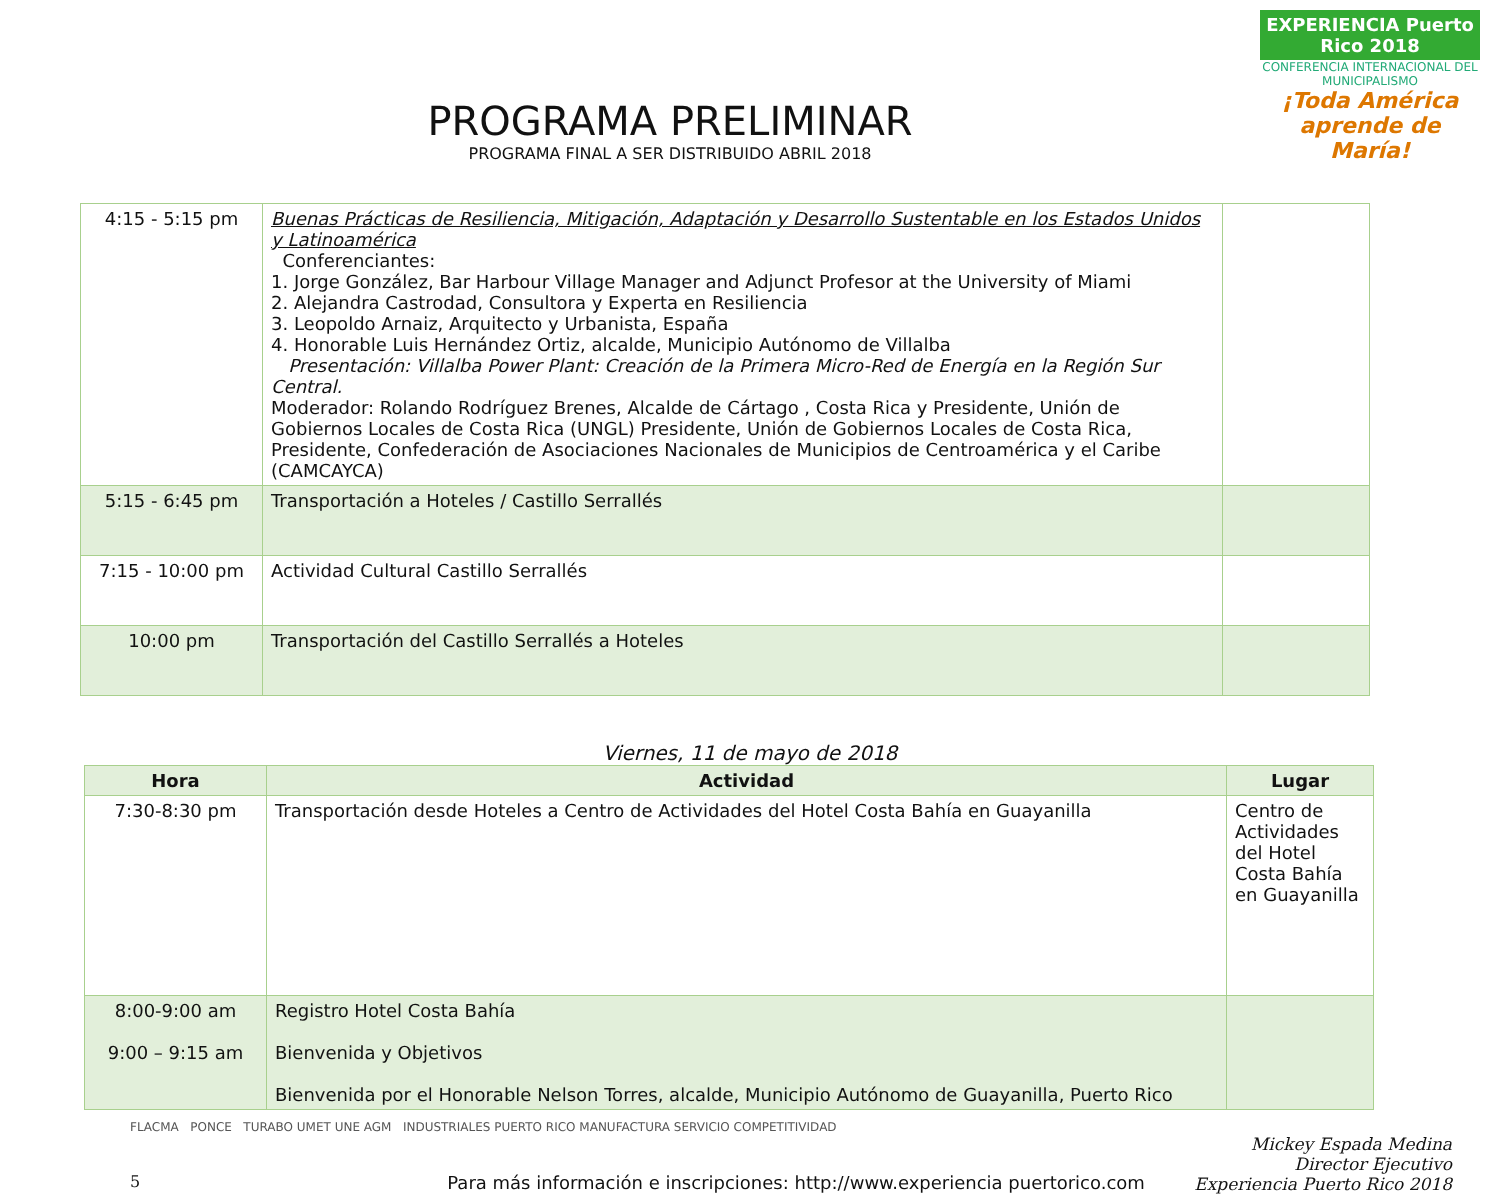EXPERIENCIA Puerto Rico 2018
CONFERENCIA INTERNACIONAL DEL MUNICIPALISMO
¡Toda América aprende de María!
PROGRAMA PRELIMINAR
PROGRAMA FINAL A SER DISTRIBUIDO ABRIL 2018
| 4:15 - 5:15 pm | Buenas Prácticas de Resiliencia, Mitigación, Adaptación y Desarrollo Sustentable en los Estados Unidos y Latinoamérica Conferenciantes: 1. Jorge González, Bar Harbour Village Manager and Adjunct Profesor at the University of Miami 2. Alejandra Castrodad, Consultora y Experta en Resiliencia 3. Leopoldo Arnaiz, Arquitecto y Urbanista, España 4. Honorable Luis Hernández Ortiz, alcalde, Municipio Autónomo de Villalba Presentación: Villalba Power Plant: Creación de la Primera Micro-Red de Energía en la Región Sur Central. Moderador: Rolando Rodríguez Brenes, Alcalde de Cártago , Costa Rica y Presidente, Unión de Gobiernos Locales de Costa Rica (UNGL) Presidente, Unión de Gobiernos Locales de Costa Rica, Presidente, Confederación de Asociaciones Nacionales de Municipios de Centroamérica y el Caribe (CAMCAYCA) | |
| 5:15 - 6:45 pm | Transportación a Hoteles / Castillo Serrallés | |
| 7:15 - 10:00 pm | Actividad Cultural Castillo Serrallés | |
| 10:00 pm | Transportación del Castillo Serrallés a Hoteles | |
Viernes, 11 de mayo de 2018
| Hora | Actividad | Lugar |
| --- | --- | --- |
| 7:30-8:30 pm | Transportación desde Hoteles a Centro de Actividades del Hotel Costa Bahía en Guayanilla | Centro de Actividades del Hotel Costa Bahía en Guayanilla |
| 8:00-9:00 am 9:00 – 9:15 am | Registro Hotel Costa Bahía Bienvenida y Objetivos Bienvenida por el Honorable Nelson Torres, alcalde, Municipio Autónomo de Guayanilla, Puerto Rico | |
FLACMA PONCE TURABO UMET UNE AGM INDUSTRIALES PUERTO RICO MANUFACTURA SERVICIO COMPETITIVIDAD
Mickey Espada Medina
Director Ejecutivo
Experiencia Puerto Rico 2018
5 Para más información e inscripciones: http://www.experiencia puertorico.com